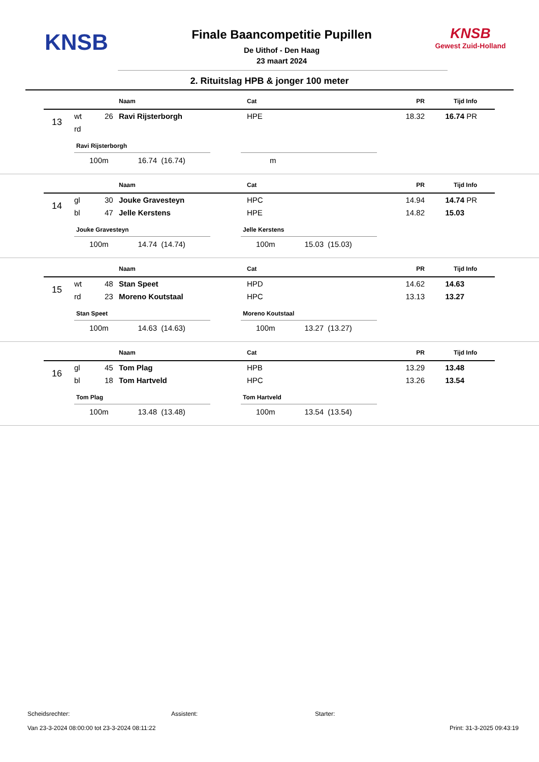KNSB
Finale Baancompetitie Pupillen
De Uithof - Den Haag
23 maart 2024
KNSB
Gewest Zuid-Holland
2. Rituitslag HPB & jonger 100 meter
| | | | Naam | Cat | PR | Tijd | Info |
| --- | --- | --- | --- | --- | --- | --- | --- |
| 13 | wt | 26 | Ravi Rijsterborgh | HPE | 18.32 | 16.74 | PR |
| | rd | | | | | | |
Ravi Rijsterborgh
100m 16.74 (16.74)
m
| | | | Naam | Cat | PR | Tijd | Info |
| --- | --- | --- | --- | --- | --- | --- | --- |
| 14 | gl | 30 | Jouke Gravesteyn | HPC | 14.94 | 14.74 | PR |
| | bl | 47 | Jelle Kerstens | HPE | 14.82 | 15.03 | |
Jouke Gravesteyn
100m 14.74 (14.74)
Jelle Kerstens
100m 15.03 (15.03)
| | | | Naam | Cat | PR | Tijd | Info |
| --- | --- | --- | --- | --- | --- | --- | --- |
| 15 | wt | 48 | Stan Speet | HPD | 14.62 | 14.63 | |
| | rd | 23 | Moreno Koutstaal | HPC | 13.13 | 13.27 | |
Stan Speet
100m 14.63 (14.63)
Moreno Koutstaal
100m 13.27 (13.27)
| | | | Naam | Cat | PR | Tijd | Info |
| --- | --- | --- | --- | --- | --- | --- | --- |
| 16 | gl | 45 | Tom Plag | HPB | 13.29 | 13.48 | |
| | bl | 18 | Tom Hartveld | HPC | 13.26 | 13.54 | |
Tom Plag
100m 13.48 (13.48)
Tom Hartveld
100m 13.54 (13.54)
Scheidsrechter: Assistent: Starter:
Van 23-3-2024 08:00:00 tot 23-3-2024 08:11:22 Print: 31-3-2025 09:43:19